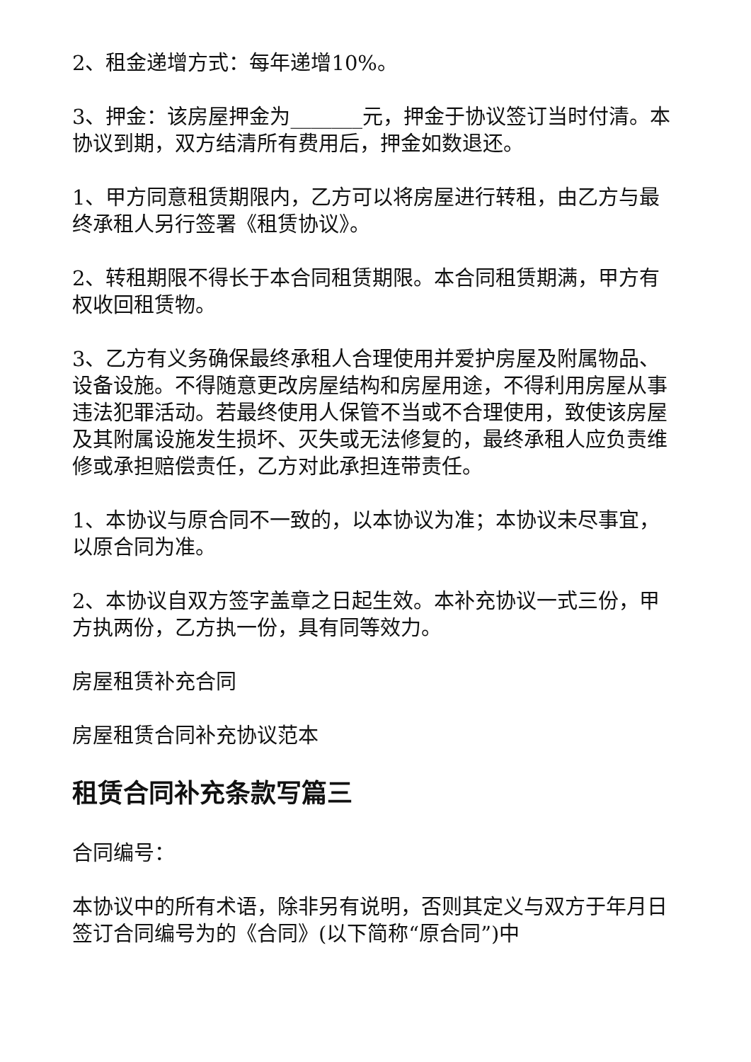2、租金递增方式：每年递增10%。
3、押金：该房屋押金为_______元，押金于协议签订当时付清。本协议到期，双方结清所有费用后，押金如数退还。
1、甲方同意租赁期限内，乙方可以将房屋进行转租，由乙方与最终承租人另行签署《租赁协议》。
2、转租期限不得长于本合同租赁期限。本合同租赁期满，甲方有权收回租赁物。
3、乙方有义务确保最终承租人合理使用并爱护房屋及附属物品、设备设施。不得随意更改房屋结构和房屋用途，不得利用房屋从事违法犯罪活动。若最终使用人保管不当或不合理使用，致使该房屋及其附属设施发生损坏、灭失或无法修复的，最终承租人应负责维修或承担赔偿责任，乙方对此承担连带责任。
1、本协议与原合同不一致的，以本协议为准；本协议未尽事宜，以原合同为准。
2、本协议自双方签字盖章之日起生效。本补充协议一式三份，甲方执两份，乙方执一份，具有同等效力。
房屋租赁补充合同
房屋租赁合同补充协议范本
租赁合同补充条款写篇三
合同编号：
本协议中的所有术语，除非另有说明，否则其定义与双方于年月日签订合同编号为的《合同》(以下简称“原合同”)中